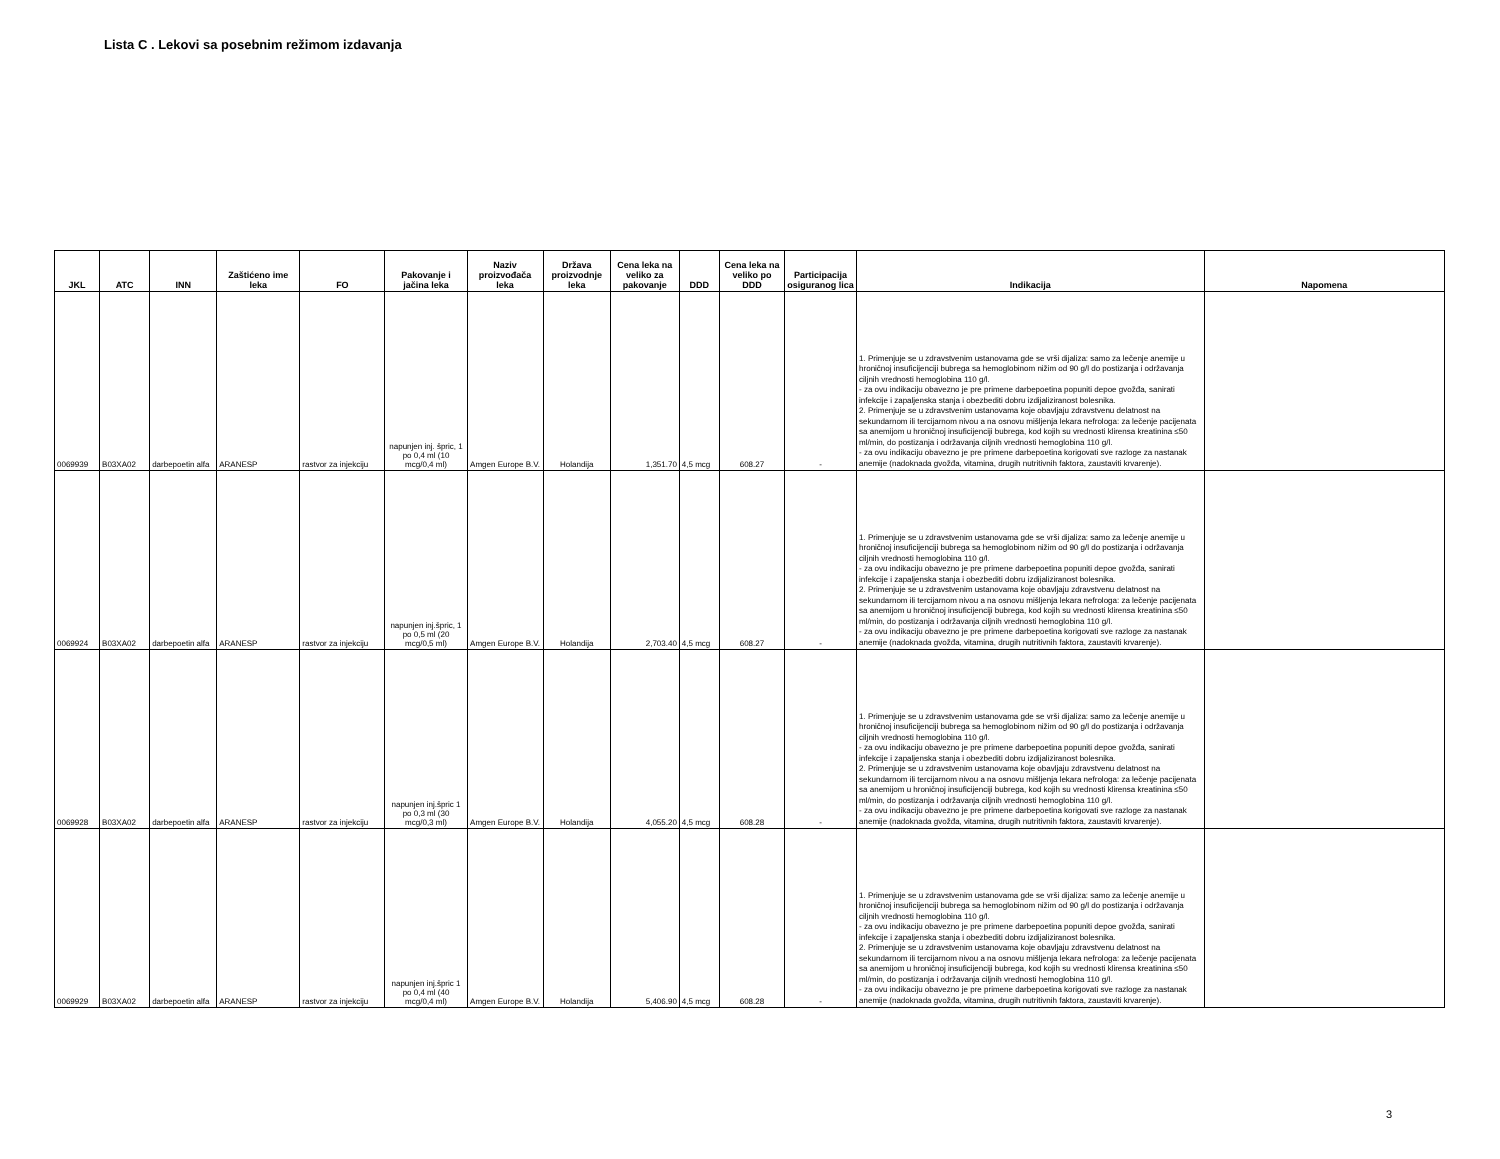Lista C . Lekovi sa posebnim režimom izdavanja
| JKL | ATC | INN | Zaštićeno ime leka | FO | Pakovanje i jačina leka | Naziv proizvođača leka | Država proizvodnje leka | Cena leka na veliko za pakovanje | DDD | Cena leka na veliko po DDD | Participacija osiguranog lica | Indikacija | Napomena |
| --- | --- | --- | --- | --- | --- | --- | --- | --- | --- | --- | --- | --- | --- |
| 0069939 | B03XA02 | darbepoetin alfa | ARANESP | rastvor za injekciju | napunjen inj. špric, 1 po 0,4 ml (10 mcg/0,4 ml) | Amgen Europe B.V. | Holandija | 1,351.70 | 4,5 mcg | 608.27 | - | 1. Primenjuje se u zdravstvenim ustanovama gde se vrši dijaliza: samo za lečenje anemije u hroničnoj insuficijenciji bubrega sa hemoglobinom nižim od 90 g/l do postizanja i održavanja ciljnih vrednosti hemoglobina 110 g/l. - za ovu indikaciju obavezno je pre primene darbepoetina popuniti depoe gvožđa, sanirati infekcije i zapaljenska stanja i obezbediti dobru izdijaliziranost bolesnika. 2. Primenjuje se u zdravstvenim ustanovama koje obavljaju zdravstvenu delatnost na sekundarnom ili tercijarnom nivou a na osnovu mišljenja lekara nefrologa: za lečenje pacijenata sa anemijom u hroničnoj insuficijenciji bubrega, kod kojih su vrednosti klirensa kreatinina ≤50 ml/min, do postizanja i održavanja ciljnih vrednosti hemoglobina 110 g/l. - za ovu indikaciju obavezno je pre primene darbepoetina korigovati sve razloge za nastanak anemije (nadoknada gvožđa, vitamina, drugih nutritivnih faktora, zaustaviti krvarenje). | |
| 0069924 | B03XA02 | darbepoetin alfa | ARANESP | rastvor za injekciju | napunjen inj.špric, 1 po 0,5 ml (20 mcg/0,5 ml) | Amgen Europe B.V. | Holandija | 2,703.40 | 4,5 mcg | 608.27 | - | 1. Primenjuje se u zdravstvenim ustanovama gde se vrši dijaliza: samo za lečenje anemije u hroničnoj insuficijenciji bubrega sa hemoglobinom nižim od 90 g/l do postizanja i održavanja ciljnih vrednosti hemoglobina 110 g/l. - za ovu indikaciju obavezno je pre primene darbepoetina popuniti depoe gvožđa, sanirati infekcije i zapaljenska stanja i obezbediti dobru izdijaliziranost bolesnika. 2. Primenjuje se u zdravstvenim ustanovama koje obavljaju zdravstvenu delatnost na sekundarnom ili tercijarnom nivou a na osnovu mišljenja lekara nefrologa: za lečenje pacijenata sa anemijom u hroničnoj insuficijenciji bubrega, kod kojih su vrednosti klirensa kreatinina ≤50 ml/min, do postizanja i održavanja ciljnih vrednosti hemoglobina 110 g/l. - za ovu indikaciju obavezno je pre primene darbepoetina korigovati sve razloge za nastanak anemije (nadoknada gvožđa, vitamina, drugih nutritivnih faktora, zaustaviti krvarenje). | |
| 0069928 | B03XA02 | darbepoetin alfa | ARANESP | rastvor za injekciju | napunjen inj.špric 1 po 0,3 ml (30 mcg/0,3 ml) | Amgen Europe B.V. | Holandija | 4,055.20 | 4,5 mcg | 608.28 | - | 1. Primenjuje se u zdravstvenim ustanovama gde se vrši dijaliza: samo za lečenje anemije u hroničnoj insuficijenciji bubrega sa hemoglobinom nižim od 90 g/l do postizanja i održavanja ciljnih vrednosti hemoglobina 110 g/l. - za ovu indikaciju obavezno je pre primene darbepoetina popuniti depoe gvožđa, sanirati infekcije i zapaljenska stanja i obezbediti dobru izdijaliziranost bolesnika. 2. Primenjuje se u zdravstvenim ustanovama koje obavljaju zdravstvenu delatnost na sekundarnom ili tercijarnom nivou a na osnovu mišljenja lekara nefrologa: za lečenje pacijenata sa anemijom u hroničnoj insuficijenciji bubrega, kod kojih su vrednosti klirensa kreatinina ≤50 ml/min, do postizanja i održavanja ciljnih vrednosti hemoglobina 110 g/l. - za ovu indikaciju obavezno je pre primene darbepoetina korigovati sve razloge za nastanak anemije (nadoknada gvožđa, vitamina, drugih nutritivnih faktora, zaustaviti krvarenje). | |
| 0069929 | B03XA02 | darbepoetin alfa | ARANESP | rastvor za injekciju | napunjen inj.špric 1 po 0,4 ml (40 mcg/0,4 ml) | Amgen Europe B.V. | Holandija | 5,406.90 | 4,5 mcg | 608.28 | - | 1. Primenjuje se u zdravstvenim ustanovama gde se vrši dijaliza: samo za lečenje anemije u hroničnoj insuficijenciji bubrega sa hemoglobinom nižim od 90 g/l do postizanja i održavanja ciljnih vrednosti hemoglobina 110 g/l. - za ovu indikaciju obavezno je pre primene darbepoetina popuniti depoe gvožđa, sanirati infekcije i zapaljenska stanja i obezbediti dobru izdijaliziranost bolesnika. 2. Primenjuje se u zdravstvenim ustanovama koje obavljaju zdravstvenu delatnost na sekundarnom ili tercijarnom nivou a na osnovu mišljenja lekara nefrologa: za lečenje pacijenata sa anemijom u hroničnoj insuficijenciji bubrega, kod kojih su vrednosti klirensa kreatinina ≤50 ml/min, do postizanja i održavanja ciljnih vrednosti hemoglobina 110 g/l. - za ovu indikaciju obavezno je pre primene darbepoetina korigovati sve razloge za nastanak anemije (nadoknada gvožđa, vitamina, drugih nutritivnih faktora, zaustaviti krvarenje). | |
3